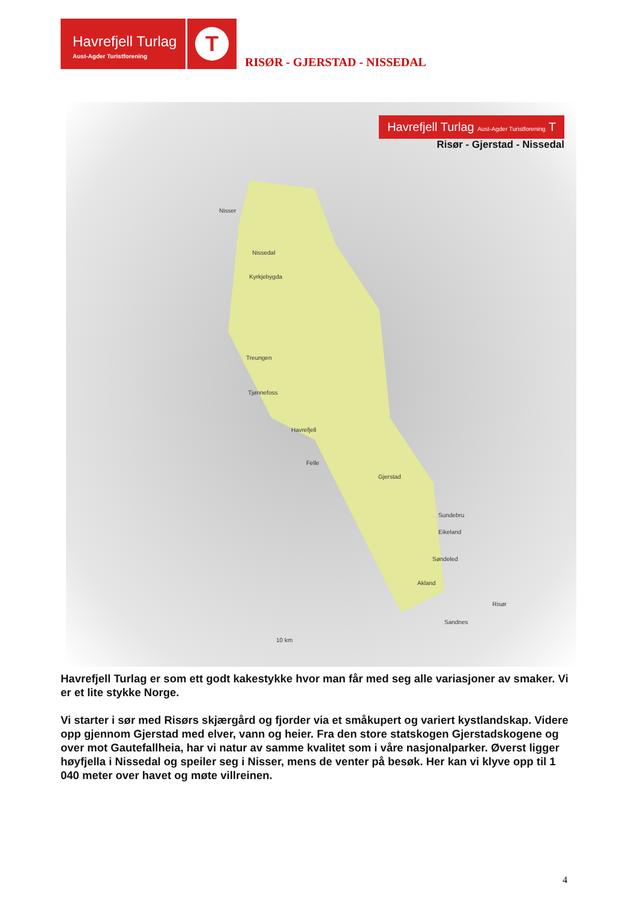Havrefjell Turlag
Aust-Agder Turistforening
T
RISØR - GJERSTAD - NISSEDAL
Havrefjell Turlag Aust-Agder Turistforening T
Risør - Gjerstad - Nissedal
Nisser
Nissedal
Kyrkjebygda
Treungen
Tjønnefoss
Havrefjell
Felle
Gjerstad
Sundebru
Eikeland
Søndeled
Akland
Risør
Sandnes
10 km
Havrefjell Turlag er som ett godt kakestykke hvor man får med seg alle variasjoner av smaker. Vi er et lite stykke Norge.
Vi starter i sør med Risørs skjærgård og fjorder via et småkupert og variert kystlandskap. Videre opp gjennom Gjerstad med elver, vann og heier. Fra den store statskogen Gjerstadskogene og over mot Gautefallheia, har vi natur av samme kvalitet som i våre nasjonalparker. Øverst ligger høyfjella i Nissedal og speiler seg i Nisser, mens de venter på besøk. Her kan vi klyve opp til 1 040 meter over havet og møte villreinen.
4